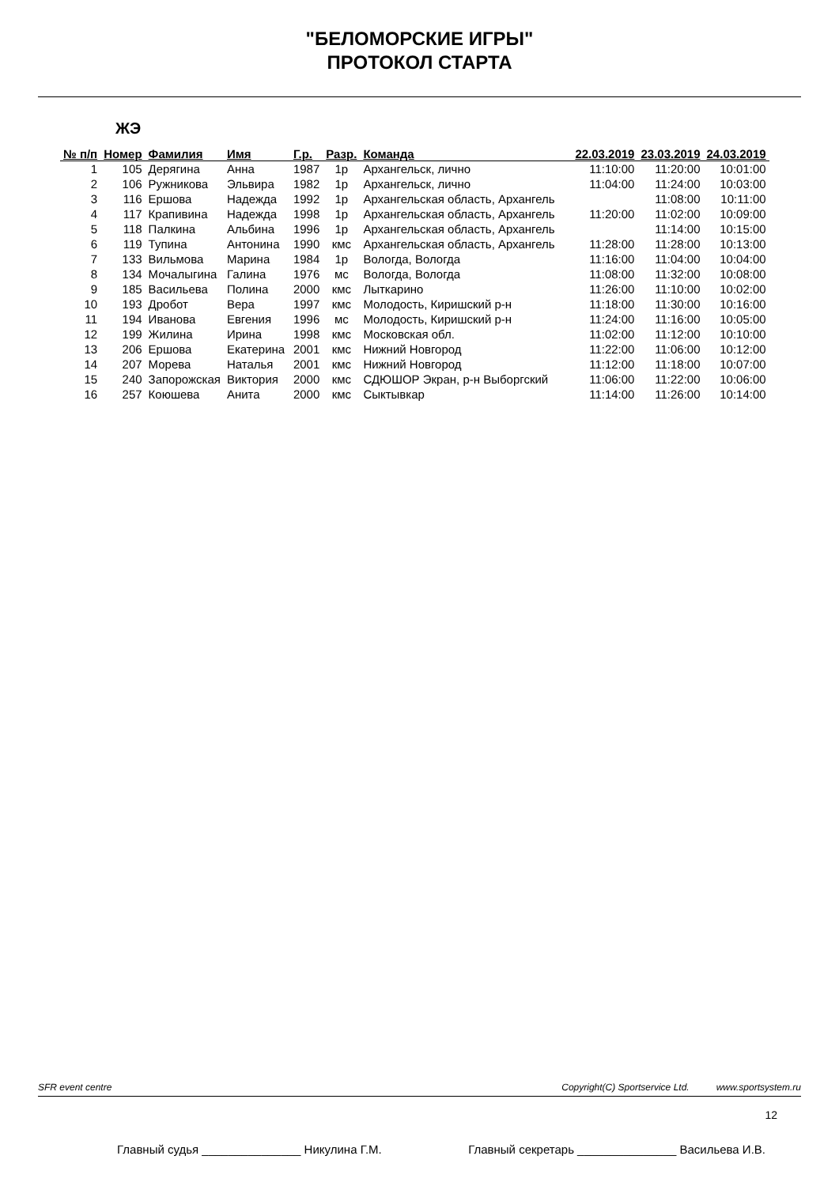"БЕЛОМОРСКИЕ ИГРЫ"
ПРОТОКОЛ СТАРТА
ЖЭ
| № п/п | Номер | Фамилия | Имя | Г.р. | Разр. | Команда | 22.03.2019 | 23.03.2019 | 24.03.2019 |
| --- | --- | --- | --- | --- | --- | --- | --- | --- | --- |
| 1 | 105 | Дерягина | Анна | 1987 | 1р | Архангельск, лично | 11:10:00 | 11:20:00 | 10:01:00 |
| 2 | 106 | Ружникова | Эльвира | 1982 | 1р | Архангельск, лично | 11:04:00 | 11:24:00 | 10:03:00 |
| 3 | 116 | Ершова | Надежда | 1992 | 1р | Архангельская область, Архангель | | 11:08:00 | 10:11:00 |
| 4 | 117 | Крапивина | Надежда | 1998 | 1р | Архангельская область, Архангель | 11:20:00 | 11:02:00 | 10:09:00 |
| 5 | 118 | Палкина | Альбина | 1996 | 1р | Архангельская область, Архангель | | 11:14:00 | 10:15:00 |
| 6 | 119 | Тупина | Антонина | 1990 | кмс | Архангельская область, Архангель | 11:28:00 | 11:28:00 | 10:13:00 |
| 7 | 133 | Вильмова | Марина | 1984 | 1р | Вологда, Вологда | 11:16:00 | 11:04:00 | 10:04:00 |
| 8 | 134 | Мочалыгина | Галина | 1976 | мс | Вологда, Вологда | 11:08:00 | 11:32:00 | 10:08:00 |
| 9 | 185 | Васильева | Полина | 2000 | кмс | Лыткарино | 11:26:00 | 11:10:00 | 10:02:00 |
| 10 | 193 | Дробот | Вера | 1997 | кмс | Молодость, Киришский р-н | 11:18:00 | 11:30:00 | 10:16:00 |
| 11 | 194 | Иванова | Евгения | 1996 | мс | Молодость, Киришский р-н | 11:24:00 | 11:16:00 | 10:05:00 |
| 12 | 199 | Жилина | Ирина | 1998 | кмс | Московская обл. | 11:02:00 | 11:12:00 | 10:10:00 |
| 13 | 206 | Ершова | Екатерина | 2001 | кмс | Нижний Новгород | 11:22:00 | 11:06:00 | 10:12:00 |
| 14 | 207 | Морева | Наталья | 2001 | кмс | Нижний Новгород | 11:12:00 | 11:18:00 | 10:07:00 |
| 15 | 240 | Запорожская | Виктория | 2000 | кмс | СДЮШОР Экран, р-н Выборгский | 11:06:00 | 11:22:00 | 10:06:00 |
| 16 | 257 | Коюшева | Анита | 2000 | кмс | Сыктывкар | 11:14:00 | 11:26:00 | 10:14:00 |
SFR event centre Copyright(C) Sportservice Ltd. www.sportsystem.ru
12
Главный судья _______________ Никулина Г.М. Главный секретарь _______________ Васильева И.В.